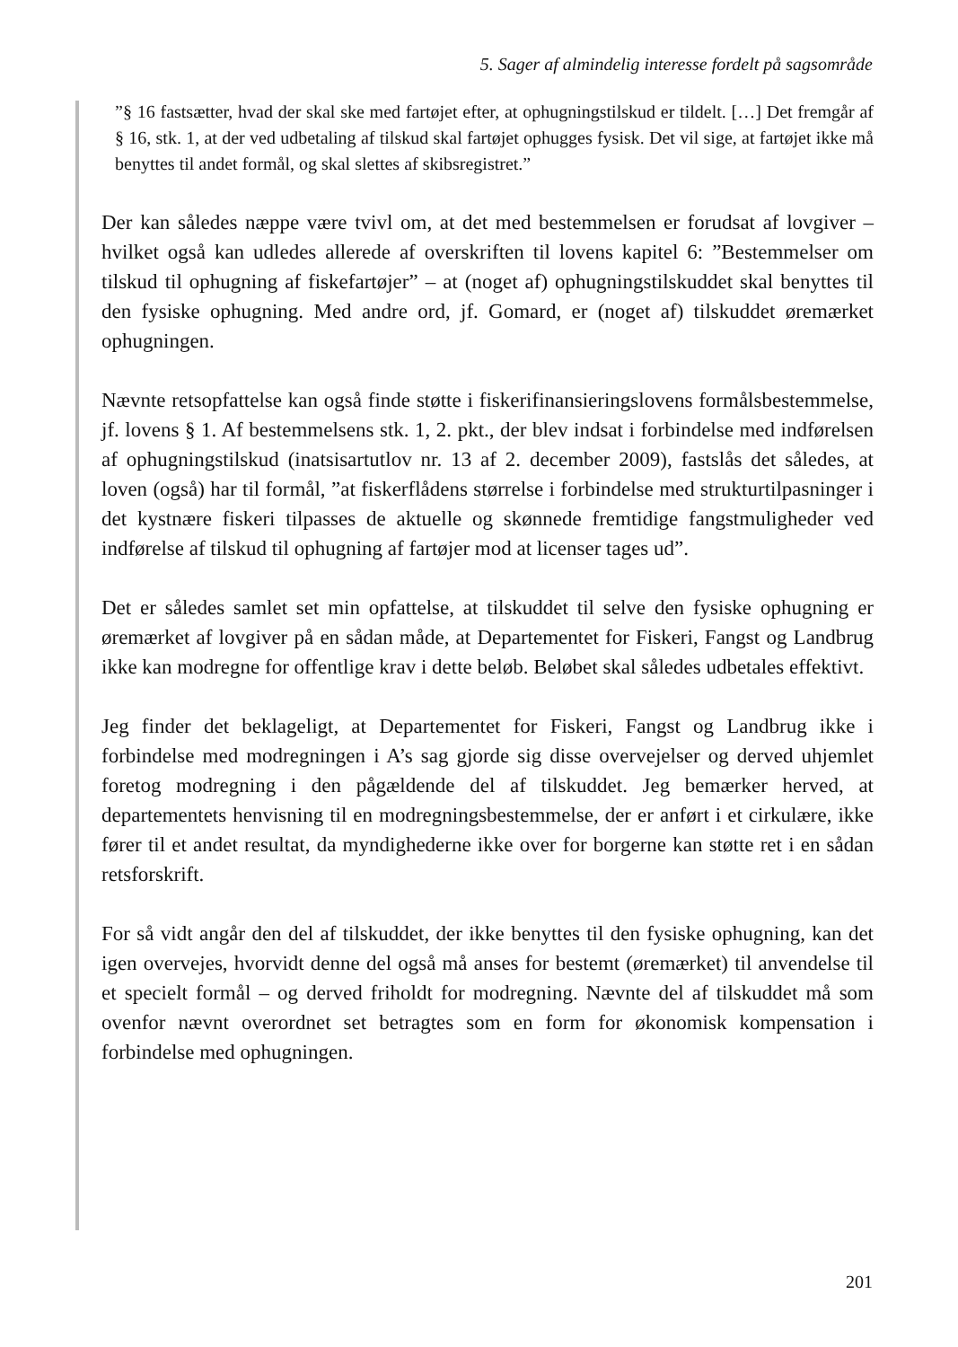5. Sager af almindelig interesse fordelt på sagsområde
”§ 16 fastsætter, hvad der skal ske med fartøjet efter, at ophugningstilskud er tildelt. […] Det fremgår af § 16, stk. 1, at der ved udbetaling af tilskud skal fartøjet ophugges fysisk. Det vil sige, at fartøjet ikke må benyttes til andet formål, og skal slettes af skibs­registret.”
Der kan således næppe være tvivl om, at det med bestemmelsen er forudsat af lovgiver – hvilket også kan udledes allerede af overskriften til lovens kapitel 6: ”Bestemmelser om tilskud til ophugning af fiskefartøjer” – at (noget af) ophug­ningstilskuddet skal benyttes til den fysiske ophugning. Med andre ord, jf. Go­mard, er (noget af) tilskuddet øremærket ophugningen.
Nævnte retsopfattelse kan også finde støtte i fiskerifinansieringslovens formålsbe­stemmelse, jf. lovens § 1. Af bestemmelsens stk. 1, 2. pkt., der blev indsat i for­bindelse med indførelsen af ophugningstilskud (inatsisartutlov nr. 13 af 2. de­cember 2009), fastslås det således, at loven (også) har til formål, ”at fiskerflådens størrelse i forbindelse med strukturtilpasninger i det kystnære fiskeri tilpasses de aktuelle og skønnede fremtidige fangstmuligheder ved indførelse af tilskud til ophugning af fartøjer mod at licenser tages ud”.
Det er således samlet set min opfattelse, at tilskuddet til selve den fysiske ophug­ning er øremærket af lovgiver på en sådan måde, at Departementet for Fiskeri, Fangst og Landbrug ikke kan modregne for offentlige krav i dette beløb. Beløbet skal således udbetales effektivt.
Jeg finder det beklageligt, at Departementet for Fiskeri, Fangst og Landbrug ikke i forbindelse med modregningen i A’s sag gjorde sig disse overvejelser og derved uhjemlet foretog modregning i den pågældende del af tilskuddet. Jeg bemærker herved, at departementets henvisning til en modregningsbestemmelse, der er an­ført i et cirkulære, ikke fører til et andet resultat, da myndighederne ikke over for borgerne kan støtte ret i en sådan retsforskrift.
For så vidt angår den del af tilskuddet, der ikke benyttes til den fysiske ophug­ning, kan det igen overvejes, hvorvidt denne del også må anses for bestemt (øre­mærket) til anvendelse til et specielt formål – og derved friholdt for modregning. Nævnte del af tilskuddet må som ovenfor nævnt overordnet set betragtes som en form for økonomisk kompensation i forbindelse med ophugningen.
201